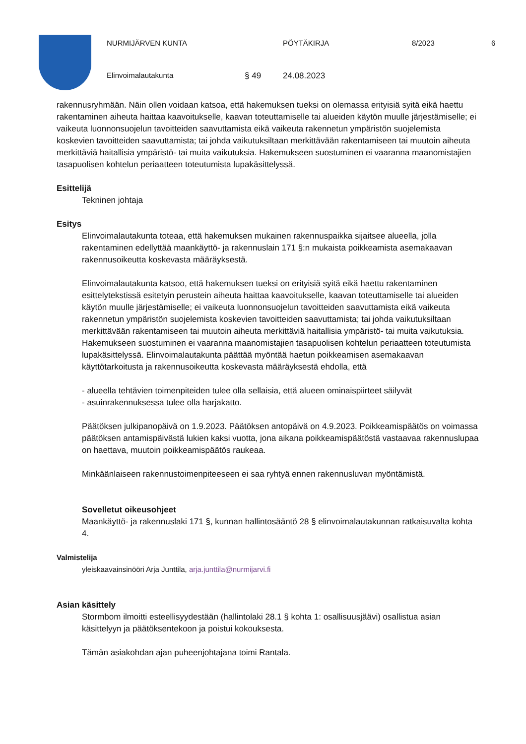NURMIJÄRVEN KUNTA PÖYTÄKIRJA 8/2023 6
Elinvoimalautakunta § 49 24.08.2023
rakennusryhmään. Näin ollen voidaan katsoa, että hakemuksen tueksi on olemassa erityisiä syitä eikä haettu rakentaminen aiheuta haittaa kaavoitukselle, kaavan toteuttamiselle tai alueiden käytön muulle järjestämiselle; ei vaikeuta luonnonsuojelun tavoitteiden saavuttamista eikä vaikeuta rakennetun ympäristön suojelemista koskevien tavoitteiden saavuttamista; tai johda vaikutuksiltaan merkittävään rakentamiseen tai muutoin aiheuta merkittäviä haitallisia ympäristö- tai muita vaikutuksia. Hakemukseen suostuminen ei vaaranna maanomistajien tasapuolisen kohtelun periaatteen toteutumista lupakäsittelyssä.
Esittelijä
Tekninen johtaja
Esitys
Elinvoimalautakunta toteaa, että hakemuksen mukainen rakennuspaikka sijaitsee alueella, jolla rakentaminen edellyttää maankäyttö- ja rakennuslain 171 §:n mukaista poikkeamista asemakaavan rakennusoikeutta koskevasta määräyksestä.
Elinvoimalautakunta katsoo, että hakemuksen tueksi on erityisiä syitä eikä haettu rakentaminen esittelytekstissä esitetyin perustein aiheuta haittaa kaavoitukselle, kaavan toteuttamiselle tai alueiden käytön muulle järjestämiselle; ei vaikeuta luonnonsuojelun tavoitteiden saavuttamista eikä vaikeuta rakennetun ympäristön suojelemista koskevien tavoitteiden saavuttamista; tai johda vaikutuksiltaan merkittävään rakentamiseen tai muutoin aiheuta merkittäviä haitallisia ympäristö- tai muita vaikutuksia. Hakemukseen suostuminen ei vaaranna maanomistajien tasapuolisen kohtelun periaatteen toteutumista lupakäsittelyssä. Elinvoimalautakunta päättää myöntää haetun poikkeamisen asemakaavan käyttötarkoitusta ja rakennusoikeutta koskevasta määräyksestä ehdolla, että
- alueella tehtävien toimenpiteiden tulee olla sellaisia, että alueen ominaispiirteet säilyvät
- asuinrakennuksessa tulee olla harjakatto.
Päätöksen julkipanopäivä on 1.9.2023. Päätöksen antopäivä on 4.9.2023. Poikkeamispäätös on voimassa päätöksen antamispäivästä lukien kaksi vuotta, jona aikana poikkeamispäätöstä vastaavaa rakennuslupaa on haettava, muutoin poikkeamispäätös raukeaa.
Minkäänlaiseen rakennustoimenpiteeseen ei saa ryhtyä ennen rakennusluvan myöntämistä.
Sovelletut oikeusohjeet
Maankäyttö- ja rakennuslaki 171 §, kunnan hallintosääntö 28 § elinvoimalautakunnan ratkaisuvalta kohta 4.
Valmistelija
yleiskaavainsinööri Arja Junttila, arja.junttila@nurmijarvi.fi
Asian käsittely
Stormbom ilmoitti esteellisyydestään (hallintolaki 28.1 § kohta 1: osallisuusjäävi) osallistua asian käsittelyyn ja päätöksentekoon ja poistui kokouksesta.
Tämän asiakohdan ajan puheenjohtajana toimi Rantala.